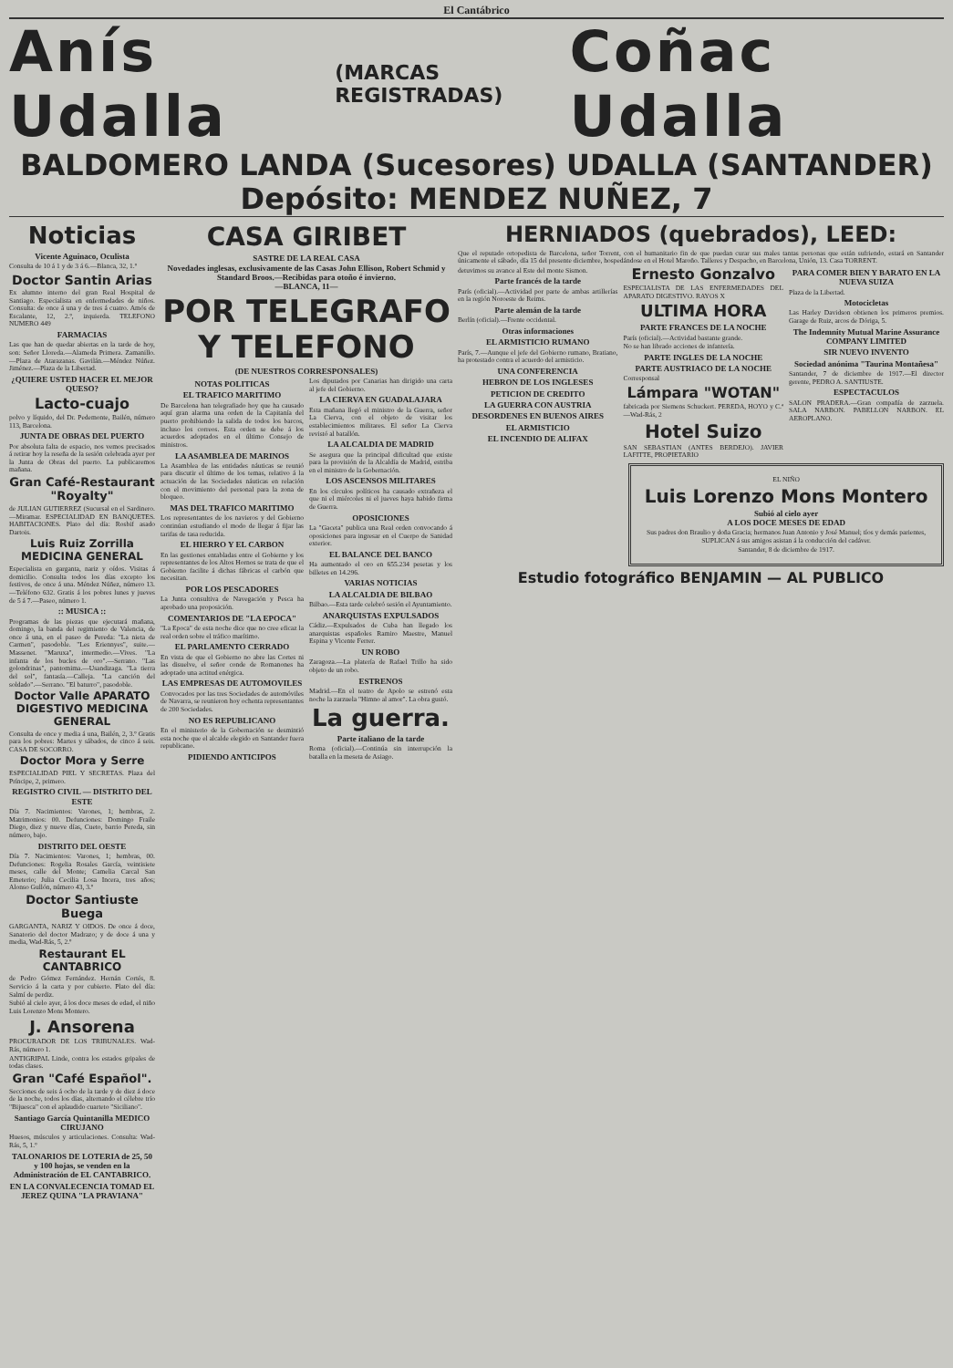El Cantábrico
Anís Udalla (MARCAS REGISTRADAS) Coñac Udalla
BALDOMERO LANDA (Sucesores) UDALLA (SANTANDER) Depósito: MENDEZ NUÑEZ, 7
Noticias
Vicente Aguinaco, Oculista
Consulta de 10 á 1 y de 3 á 6.—Blanca, 32, 1.º
Doctor Santin Arias
Ex alumno interno del gran Real Hospital de Santiago. Especialista en enfermedades de niños. Consulta: de once á una y de tres á cuatro. Amós de Escalante, 12, 2.º, izquierda. TELEFONO NUMERO 449
FARMACIAS
Las que han de quedar abiertas en la tarde de hoy, son: Señor Lloreda.—Alameda Primera. Zamanillo.—Plaza de Atarazanas. Gavilán.—Méndez Núñez. Jiménez.—Plaza de la Libertad.
¿QUIERE USTED HACER EL MEJOR QUESO?
Lacto-cuajo
polvo y líquido, del Dr. Pedemonte, Bailén, número 113, Barcelona.
JUNTA DE OBRAS DEL PUERTO
Por absoluta falta de espacio, nos vemos precisados á retirar hoy la reseña de la sesión celebrada ayer por la Junta de Obras del puerto. La publicaremos mañana.
Gran Café-Restaurant "Royalty"
de JULIAN GUTIERREZ (Sucursal en el Sardinero.—Miramar. ESPECIALIDAD EN BANQUETES. HABITACIONES. Plato del día: Rosbif asado Dartois.
Luis Ruiz Zorrilla MEDICINA GENERAL
Especialista en garganta, nariz y oídos. Visitas á domicilio. Consulta todos los días excepto los festivos, de once á una. Méndez Núñez, número 13.—Teléfono 632. Gratis á los pobres lunes y jueves de 5 á 7.—Paseo, número 1.
:: MUSICA ::
Programas de las piezas que ejecutará mañana, domingo, la banda del regimiento de Valencia, de once á una, en el paseo de Pereda: "La nieta de Carmen", pasodoble. "Les Eriennyes", suite.—Massenet. "Maruxa", intermedio.—Vives. "La infanta de los bucles de oro".—Serrano. "Las golondrinas", pantomima.—Usandizaga. "La tierra del sol", fantasía.—Calleja. "La canción del soldado".—Serrano. "El baturro", pasodoble.
Doctor Valle APARATO DIGESTIVO MEDICINA GENERAL
Consulta de once y media á una, Bailén, 2, 3.º Gratis para los pobres: Martes y sábados, de cinco á seis. CASA DE SOCORRO.
Doctor Mora y Serre
ESPECIALIDAD PIEL Y SECRETAS. Plaza del Príncipe, 2, primero.
REGISTRO CIVIL — DISTRITO DEL ESTE
Día 7. Nacimientos: Varones, 1; hembras, 2. Matrimonios: 00. Defunciones: Domingo Fraile Diego, diez y nueve días, Cueto, barrio Pereda, sin número, bajo.
DISTRITO DEL OESTE
Día 7. Nacimientos: Varones, 1; hembras, 00. Defunciones: Rogelia Rosales García, veintisiete meses, calle del Monte; Camelia Carcal San Emeterio; Julia Cecilia Losa Incera, tres años; Alonso Gullón, número 43, 3.º
Doctor Santiuste Buega
GARGANTA, NARIZ Y OIDOS. De once á doce, Sanatorio del doctor Madrazo; y de doce á una y media, Wad-Rás, 5, 2.º
Restaurant EL CANTABRICO
de Pedro Gómez Fernández. Hernán Cortés, 8. Servicio á la carta y por cubierto. Plato del día: Salmí de perdiz.
Subió al cielo ayer, á los doce meses de edad, el niño Luis Lorenzo Mons Montero.
J. Ansorena
PROCURADOR DE LOS TRIBUNALES. Wad-Rás, número 1.
ANTIGRIPAL Linde, contra los estados gripales de todas clases.
Gran "Café Español".
Secciones de seis á ocho de la tarde y de diez á doce de la noche, todos los días, alternando el célebre trío "Bijuesca" con el aplaudido cuarteto "Siciliano".
Santiago García Quintanilla MEDICO CIRUJANO
Huesos, músculos y articulaciones. Consulta: Wad-Rás, 5, 1.º
TALONARIOS DE LOTERIA de 25, 50 y 100 hojas, se venden en la Administración de EL CANTABRICO.
EN LA CONVALECENCIA TOMAD EL JEREZ QUINA "LA PRAVIANA"
CASA GIRIBET
SASTRE DE LA REAL CASA
Novedades inglesas, exclusivamente de las Casas John Ellison, Robert Schmid y Standard Broos.—Recibidas para otoño é invierno.
—BLANCA, 11—
POR TELEGRAFO Y TELEFONO
(DE NUESTROS CORRESPONSALES)
NOTAS POLITICAS
EL TRAFICO MARITIMO
De Barcelona han telegrafiado hoy que ha causado aquí gran alarma una orden de la Capitanía del puerto prohibiendo la salida de todos los barcos, incluso los correos. Esta orden se debe á los acuerdos adoptados en el último Consejo de ministros.
LA ASAMBLEA DE MARINOS
La Asamblea de las entidades náuticas se reunió para discutir el último de los temas, relativo á la actuación de las Sociedades náuticas en relación con el movimiento del personal para la zona de bloqueo.
MAS DEL TRAFICO MARITIMO
Los representantes de los navieros y del Gobierno continúan estudiando el modo de llegar á fijar las tarifas de tasa reducida.
EL HIERRO Y EL CARBON
En las gestiones entabladas entre el Gobierno y los representantes de los Altos Hornos se trata de que el Gobierno facilite á dichas fábricas el carbón que necesitan.
POR LOS PESCADORES
La Junta consultiva de Navegación y Pesca ha aprobado una proposición.
COMENTARIOS DE "LA EPOCA"
"La Epoca" de esta noche dice que no cree eficaz la real orden sobre el tráfico marítimo.
EL PARLAMENTO CERRADO
En vista de que el Gobierno no abre las Cortes ni las disuelve, el señor conde de Romanones ha adoptado una actitud enérgica.
LAS EMPRESAS DE AUTOMOVILES
Convocados por las tres Sociedades de automóviles de Navarra, se reunieron hoy ochenta representantes de 200 Sociedades.
NO ES REPUBLICANO
En el ministerio de la Gobernación se desmintió esta noche que el alcalde elegido en Santander fuera republicano.
PIDIENDO ANTICIPOS
Los diputados por Canarias han dirigido una carta al jefe del Gobierno.
LA CIERVA EN GUADALAJARA
Esta mañana llegó el ministro de la Guerra, señor La Cierva, con el objeto de visitar los establecimientos militares. El señor La Cierva revistó al batallón.
LA ALCALDIA DE MADRID
Se asegura que la principal dificultad que existe para la provisión de la Alcaldía de Madrid, estriba en el ministro de la Gobernación.
LOS ASCENSOS MILITARES
En los círculos políticos ha causado extrañeza el que ni el miércoles ni el jueves haya habido firma de Guerra.
OPOSICIONES
La "Gaceta" publica una Real orden convocando á oposiciones para ingresar en el Cuerpo de Sanidad exterior.
EL BALANCE DEL BANCO
Ha aumentado el oro en 655.234 pesetas y los billetes en 14.296.
VARIAS NOTICIAS
LA ALCALDIA DE BILBAO
Bilbao.—Esta tarde celebró sesión el Ayuntamiento.
ANARQUISTAS EXPULSADOS
Cádiz.—Expulsados de Cuba han llegado los anarquistas españoles Ramiro Maestre, Manuel Espina y Vicente Ferrer.
UN ROBO
Zaragoza.—La platería de Rafael Trillo ha sido objeto de un robo.
ESTRENOS
Madrid.—En el teatro de Apolo se estrenó esta noche la zarzuela "Himno al amor". La obra gustó.
La guerra.
Parte italiano de la tarde
Roma (oficial).—Continúa sin interrupción la batalla en la meseta de Asiago.
HERNIADOS (quebrados), LEED:
Que el reputado ortopedista de Barcelona, señor Torrent, con el humanitario fin de que puedan curar sus males tantas personas que están sufriendo, estará en Santander únicamente el sábado, día 15 del presente diciembre, hospedándose en el Hotel Maroño. Talleres y Despacho, en Barcelona, Unión, 13. Casa TORRENT.
detuvimos su avance al Este del monte Sismon.
Parte francés de la tarde
París (oficial).—Actividad por parte de ambas artillerías en la región Noroeste de Reims.
Parte alemán de la tarde
Berlín (oficial).—Frente occidental.
Otras informaciones
EL ARMISTICIO RUMANO
París, 7.—Aunque el jefe del Gobierno rumano, Bratiano, ha protestado contra el acuerdo del armisticio.
UNA CONFERENCIA
HEBRON DE LOS INGLESES
PETICION DE CREDITO
LA GUERRA CON AUSTRIA
DESORDENES EN BUENOS AIRES
EL ARMISTICIO
EL INCENDIO DE ALIFAX
Ernesto Gonzalvo
ESPECIALISTA DE LAS ENFERMEDADES DEL APARATO DIGESTIVO. RAYOS X
ULTIMA HORA
PARTE FRANCES DE LA NOCHE
París (oficial).—Actividad bastante grande.
No se han librado acciones de infantería.
PARTE INGLES DE LA NOCHE
PARTE AUSTRIACO DE LA NOCHE
Corresponsal
Lámpara "WOTAN"
fabricada por Siemens Schuckert. PEREDA, HOYO y C.ª—Wad-Rás, 2
Hotel Suizo
SAN SEBASTIAN (ANTES BERDEJO). JAVIER LAFITTE, PROPIETARIO
PARA COMER BIEN Y BARATO EN LA NUEVA SUIZA
Plaza de la Libertad.
Motocicletas
Las Harley Davidson obtienen los primeros premios. Garage de Ruiz, arcos de Dóriga, 5.
The Indemnity Mutual Marine Assurance COMPANY LIMITED
SIR NUEVO INVENTO
Sociedad anónima "Taurina Montañesa"
Santander, 7 de diciembre de 1917.—El director gerente, PEDRO A. SANTIUSTE.
ESPECTACULOS
SALON PRADERA.—Gran compañía de zarzuela. SALA NARBON. PABELLON NARBON. EL AEROPLANO.
EL NIÑO
Luis Lorenzo Mons Montero
Subió al cielo ayer
A LOS DOCE MESES DE EDAD
Sus padres don Braulio y doña Gracia; hermanos Juan Antonio y José Manuel; tíos y demás parientes, SUPLICAN á sus amigos asistan á la conducción del cadáver.
Santander, 8 de diciembre de 1917.
Estudio fotográfico BENJAMIN — AL PUBLICO